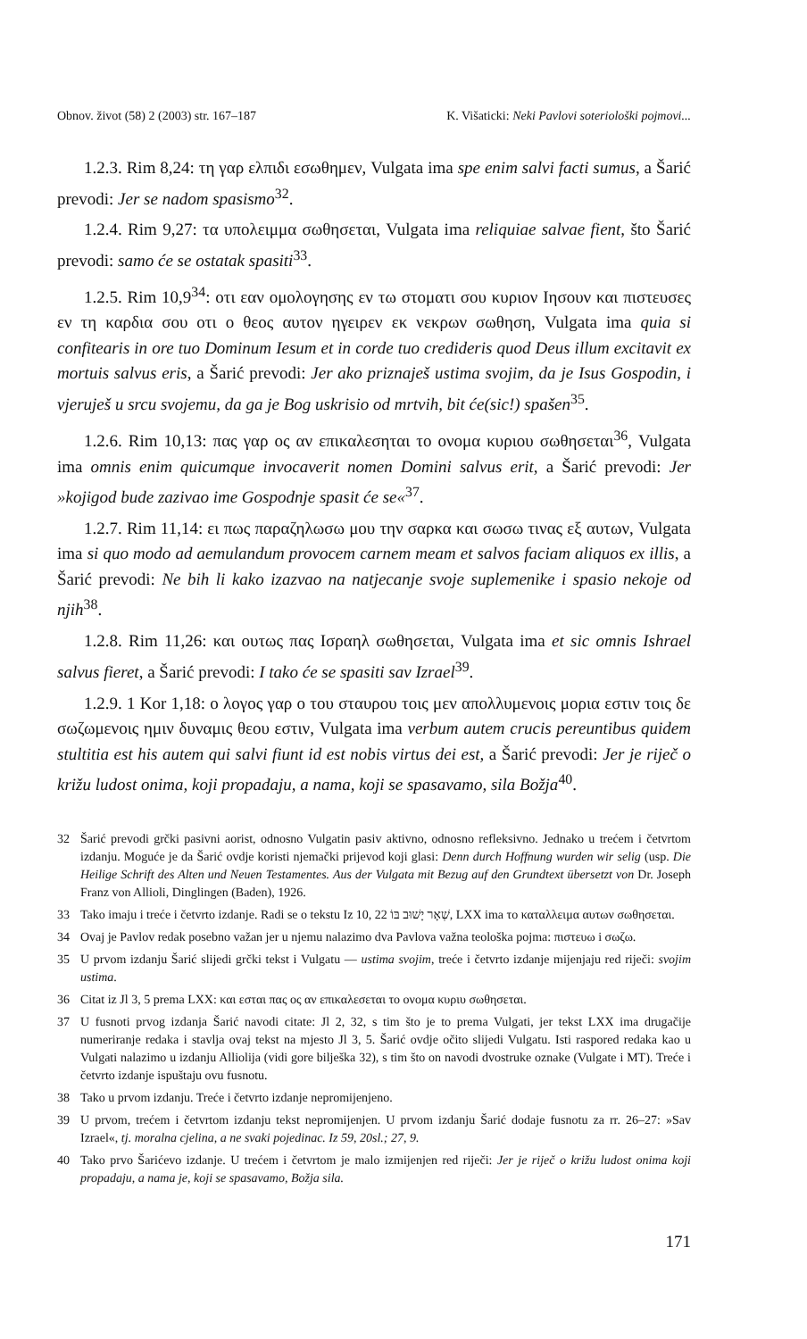Obnov. život (58) 2 (2003) str. 167–187 K. Višaticki: Neki Pavlovi soteriološki pojmovi...
1.2.3. Rim 8,24: τη γαρ ελπιδι εσωθημεν, Vulgata ima spe enim salvi facti sumus, a Šarić prevodi: Jer se nadom spasismo<sup>32</sup>.
1.2.4. Rim 9,27: τα υπολειμμα σωθησεται, Vulgata ima reliquiae salvae fient, što Šarić prevodi: samo će se ostatak spasiti<sup>33</sup>.
1.2.5. Rim 10,9<sup>34</sup>: οτι εαν ομολογησης εν τω στοματι σου κυριον Ιησουν και πιστευσες εν τη καρδια σου οτι ο θεος αυτον ηγειρεν εκ νεκρων σωθηση, Vulgata ima quia si confitearis in ore tuo Dominum Iesum et in corde tuo credideris quod Deus illum excitavit ex mortuis salvus eris, a Šarić prevodi: Jer ako priznaješ ustima svojim, da je Isus Gospodin, i vjeruješ u srcu svojemu, da ga je Bog uskrisio od mrtvih, bit će(sic!) spašen<sup>35</sup>.
1.2.6. Rim 10,13: πας γαρ ος αν επικαλεσηται το ονομα κυριου σωθησεται<sup>36</sup>, Vulgata ima omnis enim quicumque invocaverit nomen Domini salvus erit, a Šarić prevodi: Jer »kojigod bude zazivao ime Gospodnje spasit će se«<sup>37</sup>.
1.2.7. Rim 11,14: ει πως παραζηλωσω μου την σαρκα και σωσω τινας εξ αυτων, Vulgata ima si quo modo ad aemulandum provocem carnem meam et salvos faciam aliquos ex illis, a Šarić prevodi: Ne bih li kako izazvao na natjecanje svoje suplemenike i spasio nekoje od njih<sup>38</sup>.
1.2.8. Rim 11,26: και ουτως πας Ισραηλ σωθησεται, Vulgata ima et sic omnis Ishrael salvus fieret, a Šarić prevodi: I tako će se spasiti sav Izrael<sup>39</sup>.
1.2.9. 1 Kor 1,18: ο λογος γαρ ο του σταυρου τοις μεν απολλυμενοις μορια εστιν τοις δε σωζωμενοις ημιν δυναμις θεου εστιν, Vulgata ima verbum autem crucis pereuntibus quidem stultitia est his autem qui salvi fiunt id est nobis virtus dei est, a Šarić prevodi: Jer je riječ o križu ludost onima, koji propadaju, a nama, koji se spasavamo, sila Božja<sup>40</sup>.
32 Šarić prevodi grčki pasivni aorist, odnosno Vulgatin pasiv aktivno, odnosno refleksivno. Jednako u trećem i četvrtom izdanju. Moguće je da Šarić ovdje koristi njemački prijevod koji glasi: Denn durch Hoffnung wurden wir selig (usp. Die Heilige Schrift des Alten und Neuen Testamentes. Aus der Vulgata mit Bezug auf den Grundtext übersetzt von Dr. Joseph Franz von Allioli, Dinglingen (Baden), 1926.
33 Tako imaju i treće i četvrto izdanje. Radi se o tekstu Iz 10, 22 שְׁאָר יָשׁוּב בּוֹ, LXX ima το καταλλειμα αυτων σωθησεται.
34 Ovaj je Pavlov redak posebno važan jer u njemu nalazimo dva Pavlova važna teološka pojma: πιστευω i σωζω.
35 U prvom izdanju Šarić slijedi grčki tekst i Vulgatu — ustima svojim, treće i četvrto izdanje mijenjaju red riječi: svojim ustima.
36 Citat iz Jl 3, 5 prema LXX: και εσται πας ος αν επικαλεσεται το ονομα κυριυ σωθησεται.
37 U fusnoti prvog izdanja Šarić navodi citate: Jl 2, 32, s tim što je to prema Vulgati, jer tekst LXX ima drugačije numeriranje redaka i stavlja ovaj tekst na mjesto Jl 3, 5. Šarić ovdje očito slijedi Vulgatu. Isti raspored redaka kao u Vulgati nalazimo u izdanju Alliolija (vidi gore bilješka 32), s tim što on navodi dvostruke oznake (Vulgate i MT). Treće i četvrto izdanje ispuštaju ovu fusnotu.
38 Tako u prvom izdanju. Treće i četvrto izdanje nepromijenjeno.
39 U prvom, trećem i četvrtom izdanju tekst nepromijenjen. U prvom izdanju Šarić dodaje fusnotu za rr. 26–27: »Sav Izrael«, tj. moralna cjelina, a ne svaki pojedinac. Iz 59, 20sl.; 27, 9.
40 Tako prvo Šarićevo izdanje. U trećem i četvrtom je malo izmijenjen red riječi: Jer je riječ o križu ludost onima koji propadaju, a nama je, koji se spasavamo, Božja sila.
171